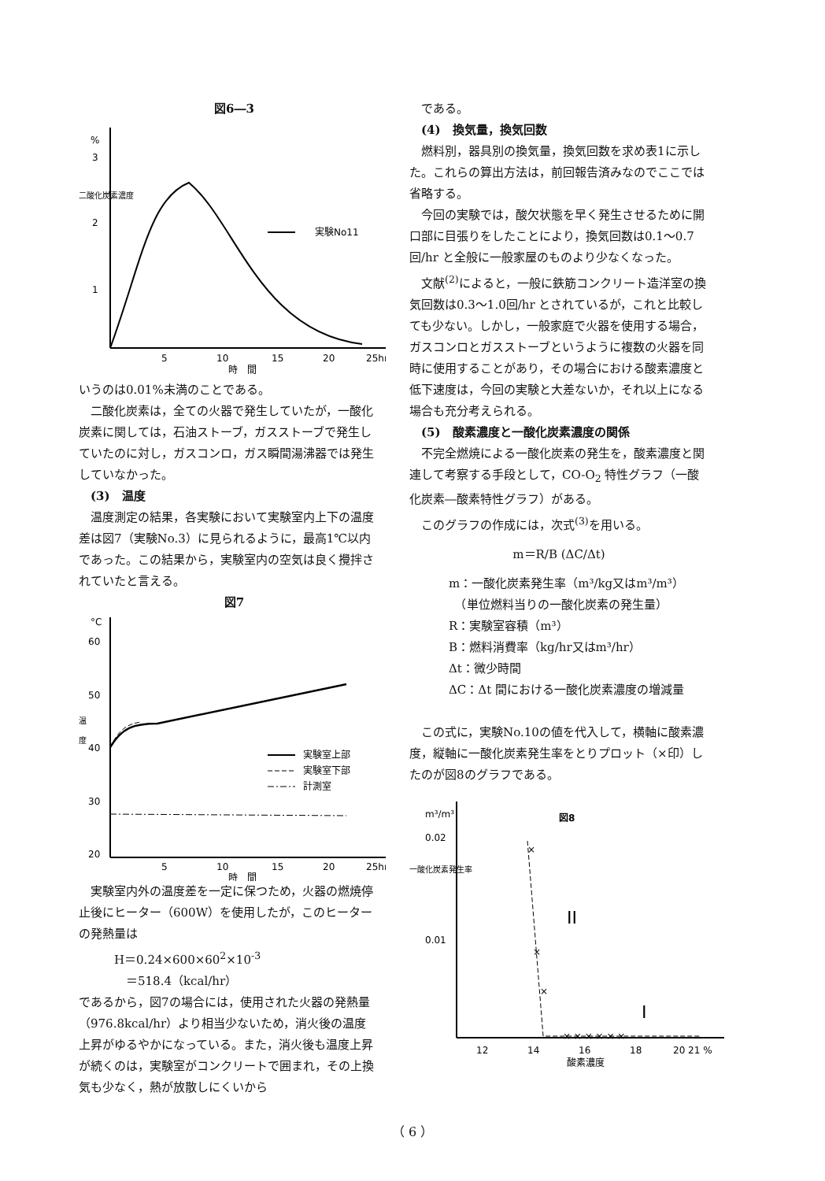図6―3
%
3
2
1
二酸化炭素濃度
実験No11
5
10
15
20
25hr
時　間
いうのは0.01%未満のことである。
二酸化炭素は，全ての火器で発生していたが，一酸化炭素に関しては，石油ストーブ，ガスストーブで発生していたのに対し，ガスコンロ，ガス瞬間湯沸器では発生していなかった。
(3)　温度
温度測定の結果，各実験において実験室内上下の温度差は図7（実験No.3）に見られるように，最高1℃以内であった。この結果から，実験室内の空気は良く攪拌されていたと言える。
図7
°C
60
50
40
30
20
温
度
実験室上部
実験室下部
計測室
5
10
15
20
25hr
時　間
実験室内外の温度差を一定に保つため，火器の燃焼停止後にヒーター（600W）を使用したが，このヒーターの発熱量は
H＝0.24×600×60<sup>2</sup>×10<sup>-3</sup>
＝518.4（kcal/hr）
であるから，図7の場合には，使用された火器の発熱量（976.8kcal/hr）より相当少ないため，消火後の温度上昇がゆるやかになっている。また，消火後も温度上昇が続くのは，実験室がコンクリートで囲まれ，その上換気も少なく，熱が放散しにくいから
である。
(4)　換気量，換気回数
燃料別，器具別の換気量，換気回数を求め表1に示した。これらの算出方法は，前回報告済みなのでここでは省略する。
今回の実験では，酸欠状態を早く発生させるために開口部に目張りをしたことにより，換気回数は0.1～0.7回/hr と全般に一般家屋のものより少なくなった。
文献<sup>(2)</sup>によると，一般に鉄筋コンクリート造洋室の換気回数は0.3～1.0回/hr とされているが，これと比較しても少ない。しかし，一般家庭で火器を使用する場合，ガスコンロとガスストーブというように複数の火器を同時に使用することがあり，その場合における酸素濃度と低下速度は，今回の実験と大差ないか，それ以上になる場合も充分考えられる。
(5)　酸素濃度と一酸化炭素濃度の関係
不完全燃焼による一酸化炭素の発生を，酸素濃度と関連して考察する手段として，CO-O<sub>2</sub> 特性グラフ（一酸化炭素―酸素特性グラフ）がある。
このグラフの作成には，次式<sup>(3)</sup>を用いる。
m＝R/B (ΔC/Δt)
m：一酸化炭素発生率（m³/kg又はm³/m³）
　（単位燃料当りの一酸化炭素の発生量）
R：実験室容積（m³）
B：燃料消費率（kg/hr又はm³/hr）
Δt：微少時間
ΔC：Δt 間における一酸化炭素濃度の増減量
この式に，実験No.10の値を代入して，横軸に酸素濃度，縦軸に一酸化炭素発生率をとりプロット（×印）したのが図8のグラフである。
図8
m³/m³
0.02
0.01
一酸化炭素発生率
×
×
×
× × × × × ×
II
I
12
14
16
18
20 21 %
酸素濃度
（ 6 ）